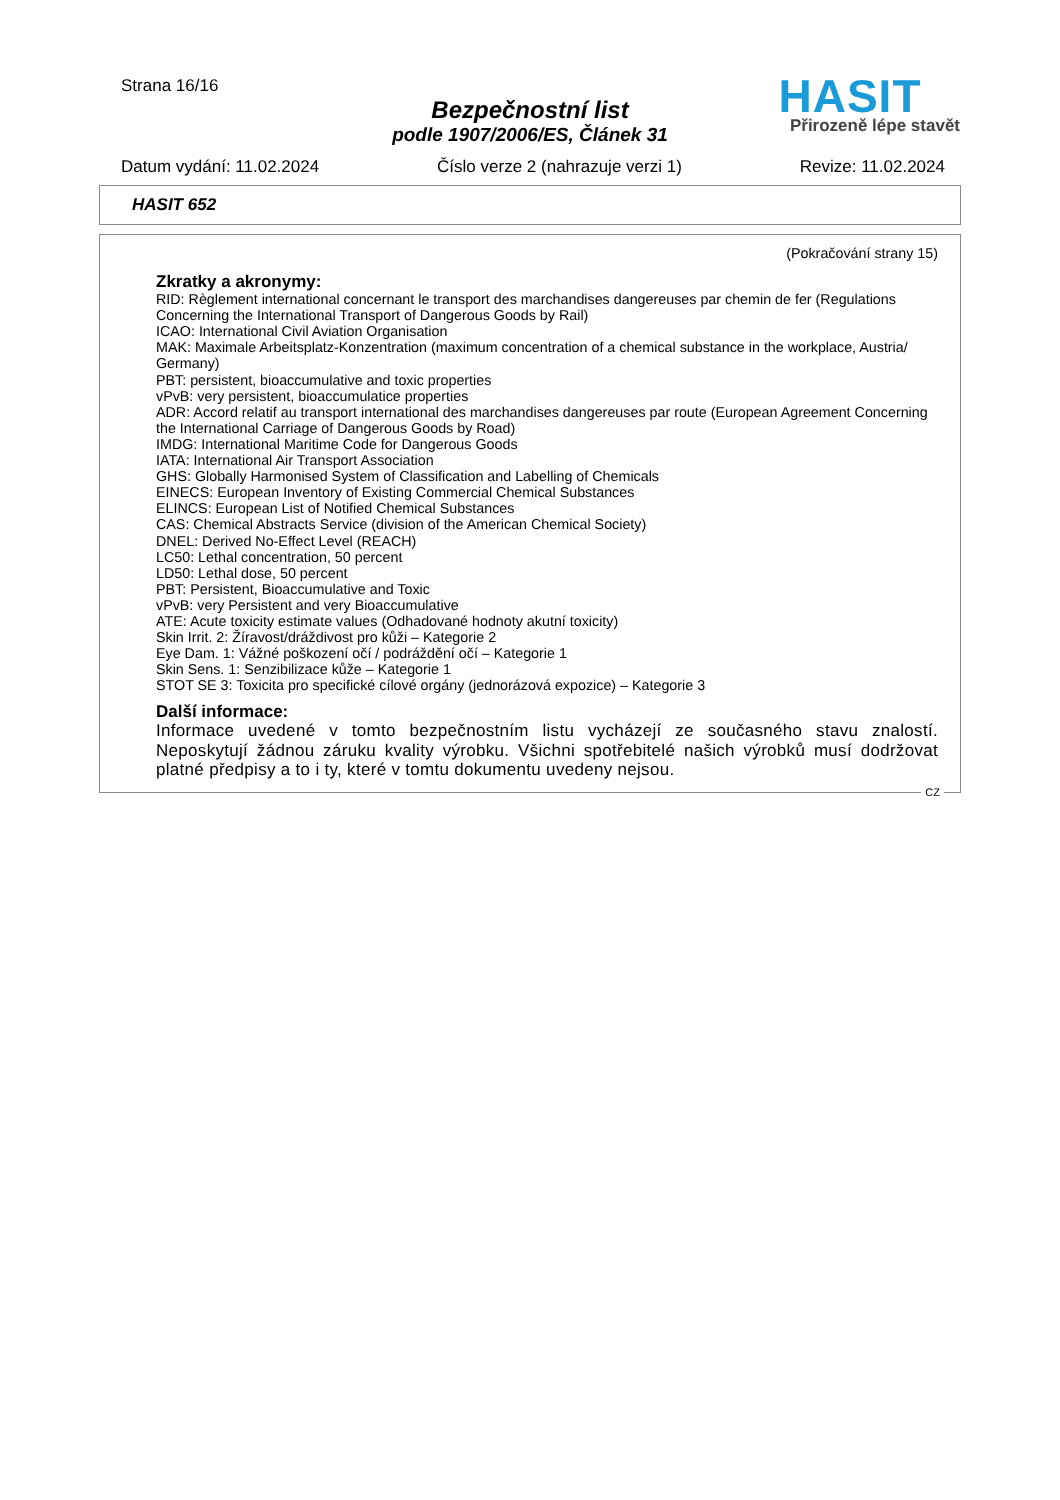Strana 16/16
Bezpečnostní list
podle 1907/2006/ES, Článek 31
HASIT
Přirozeně lépe stavět
Datum vydání: 11.02.2024 Číslo verze 2 (nahrazuje verzi 1) Revize: 11.02.2024
HASIT 652
(Pokračování strany 15)
Zkratky a akronymy:
RID: Règlement international concernant le transport des marchandises dangereuses par chemin de fer (Regulations Concerning the International Transport of Dangerous Goods by Rail)
ICAO: International Civil Aviation Organisation
MAK: Maximale Arbeitsplatz-Konzentration (maximum concentration of a chemical substance in the workplace, Austria/ Germany)
PBT: persistent, bioaccumulative and toxic properties
vPvB: very persistent, bioaccumulatice properties
ADR: Accord relatif au transport international des marchandises dangereuses par route (European Agreement Concerning the International Carriage of Dangerous Goods by Road)
IMDG: International Maritime Code for Dangerous Goods
IATA: International Air Transport Association
GHS: Globally Harmonised System of Classification and Labelling of Chemicals
EINECS: European Inventory of Existing Commercial Chemical Substances
ELINCS: European List of Notified Chemical Substances
CAS: Chemical Abstracts Service (division of the American Chemical Society)
DNEL: Derived No-Effect Level (REACH)
LC50: Lethal concentration, 50 percent
LD50: Lethal dose, 50 percent
PBT: Persistent, Bioaccumulative and Toxic
vPvB: very Persistent and very Bioaccumulative
ATE: Acute toxicity estimate values (Odhadované hodnoty akutní toxicity)
Skin Irrit. 2: Žíravost/dráždivost pro kůži – Kategorie 2
Eye Dam. 1: Vážné poškození očí / podráždění očí – Kategorie 1
Skin Sens. 1: Senzibilizace kůže – Kategorie 1
STOT SE 3: Toxicita pro specifické cílové orgány (jednorázová expozice) – Kategorie 3
Další informace:
Informace uvedené v tomto bezpečnostním listu vycházejí ze současného stavu znalostí. Neposkytují žádnou záruku kvality výrobku. Všichni spotřebitelé našich výrobků musí dodržovat platné předpisy a to i ty, které v tomtu dokumentu uvedeny nejsou.
CZ